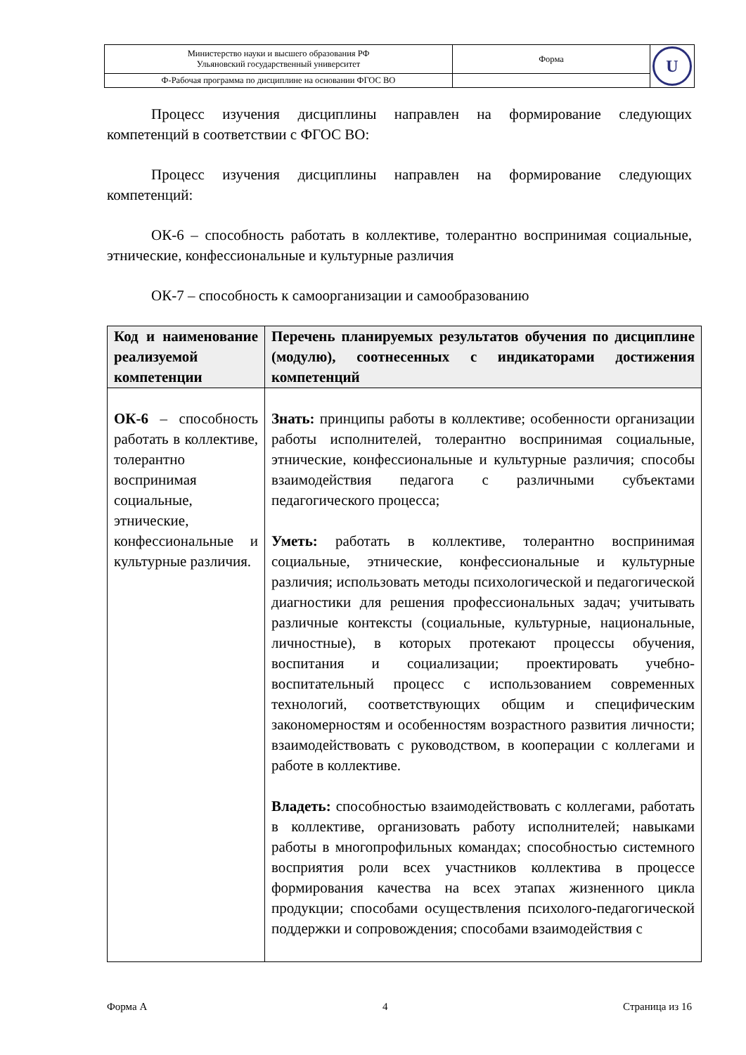| Министерство науки и высшего образования РФ Ульяновский государственный университет | Форма | U |
| Ф-Рабочая программа по дисциплине на основании ФГОС ВО | | |
Процесс изучения дисциплины направлен на формирование следующих компетенций в соответствии с ФГОС ВО:
Процесс изучения дисциплины направлен на формирование следующих компетенций:
ОК-6 – способность работать в коллективе, толерантно воспринимая социальные, этнические, конфессиональные и культурные различия
ОК-7 – способность к самоорганизации и самообразованию
| Код и наименование реализуемой компетенции | Перечень планируемых результатов обучения по дисциплине (модулю), соотнесенных с индикаторами достижения компетенций |
| --- | --- |
| ОК-6 – способность работать в коллективе, толерантно воспринимая социальные, этнические, конфессиональные и культурные различия. | Знать: принципы работы в коллективе; особенности организации работы исполнителей, толерантно воспринимая социальные, этнические, конфессиональные и культурные различия; способы взаимодействия педагога с различными субъектами педагогического процесса; Уметь: работать в коллективе, толерантно воспринимая социальные, этнические, конфессиональные и культурные различия; использовать методы психологической и педагогической диагностики для решения профессиональных задач; учитывать различные контексты (социальные, культурные, национальные, личностные), в которых протекают процессы обучения, воспитания и социализации; проектировать учебно-воспитательный процесс с использованием современных технологий, соответствующих общим и специфическим закономерностям и особенностям возрастного развития личности; взаимодействовать с руководством, в кооперации с коллегами и работе в коллективе. Владеть: способностью взаимодействовать с коллегами, работать в коллективе, организовать работу исполнителей; навыками работы в многопрофильных командах; способностью системного восприятия роли всех участников коллектива в процессе формирования качества на всех этапах жизненного цикла продукции; способами осуществления психолого-педагогической поддержки и сопровождения; способами взаимодействия с |
Форма А 4 Страница из 16